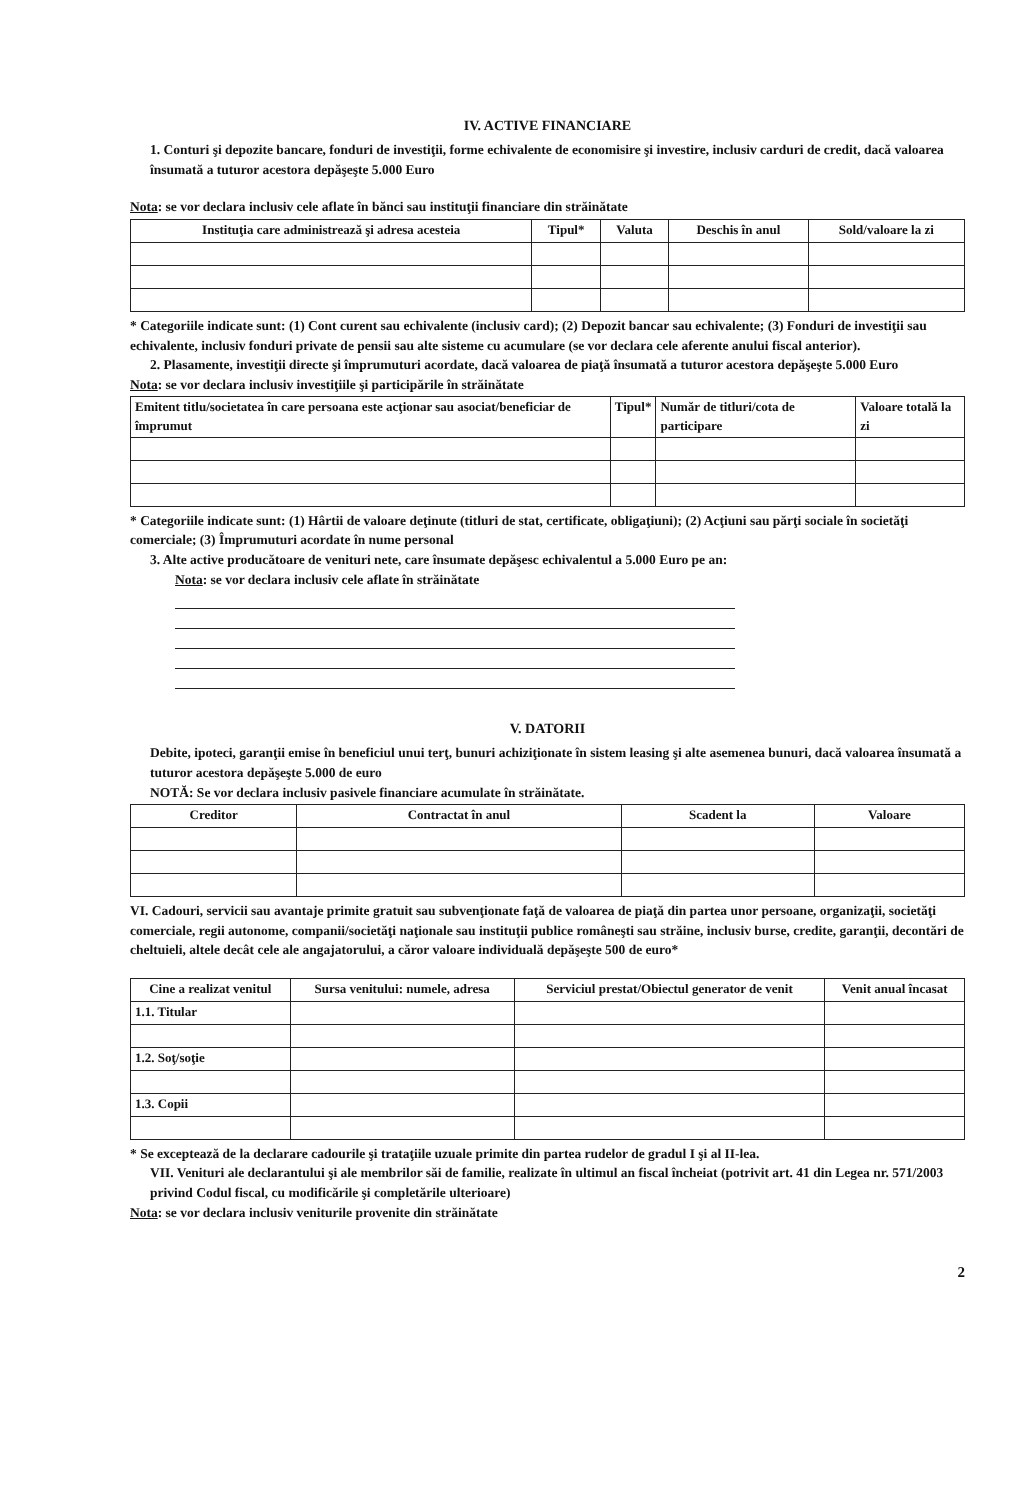IV. ACTIVE FINANCIARE
1. Conturi şi depozite bancare, fonduri de investiţii, forme echivalente de economisire şi investire, inclusiv carduri de credit, dacă valoarea însumată a tuturor acestora depăşeşte 5.000 Euro
Nota: se vor declara inclusiv cele aflate în bănci sau instituţii financiare din străinătate
| Instituţia care administrează şi adresa acesteia | Tipul* | Valuta | Deschis în anul | Sold/valoare la zi |
| --- | --- | --- | --- | --- |
* Categoriile indicate sunt: (1) Cont curent sau echivalente (inclusiv card); (2) Depozit bancar sau echivalente; (3) Fonduri de investiţii sau echivalente, inclusiv fonduri private de pensii sau alte sisteme cu acumulare (se vor declara cele aferente anului fiscal anterior).
2. Plasamente, investiţii directe şi împrumuturi acordate, dacă valoarea de piaţă însumată a tuturor acestora depăşeşte 5.000 Euro
Nota: se vor declara inclusiv investiţiile şi participările în străinătate
| Emitent titlu/societatea în care persoana este acţionar sau asociat/beneficiar de împrumut | Tipul* | Număr de titluri/cota de participare | Valoare totală la zi |
| --- | --- | --- | --- |
* Categoriile indicate sunt: (1) Hârtii de valoare deţinute (titluri de stat, certificate, obligaţiuni); (2) Acţiuni sau părţi sociale în societăţi comerciale; (3) Împrumuturi acordate în nume personal
3. Alte active producătoare de venituri nete, care însumate depăşesc echivalentul a 5.000 Euro pe an:
Nota: se vor declara inclusiv cele aflate în străinătate
V. DATORII
Debite, ipoteci, garanţii emise în beneficiul unui terţ, bunuri achiziţionate în sistem leasing şi alte asemenea bunuri, dacă valoarea însumată a tuturor acestora depăşeşte 5.000 de euro
NOTĂ: Se vor declara inclusiv pasivele financiare acumulate în străinătate.
| Creditor | Contractat în anul | Scadent la | Valoare |
| --- | --- | --- | --- |
VI. Cadouri, servicii sau avantaje primite gratuit sau subvenţionate faţă de valoarea de piaţă din partea unor persoane, organizaţii, societăţi comerciale, regii autonome, companii/societăţi naţionale sau instituţii publice româneşti sau străine, inclusiv burse, credite, garanţii, decontări de cheltuieli, altele decât cele ale angajatorului, a căror valoare individuală depăşeşte 500 de euro*
| Cine a realizat venitul | Sursa venitului: numele, adresa | Serviciul prestat/Obiectul generator de venit | Venit anual încasat |
| --- | --- | --- | --- |
| 1.1. Titular | | | |
| 1.2. Soţ/soţie | | | |
| 1.3. Copii | | | |
* Se exceptează de la declarare cadourile şi trataţiile uzuale primite din partea rudelor de gradul I şi al II-lea.
VII. Venituri ale declarantului şi ale membrilor săi de familie, realizate în ultimul an fiscal încheiat (potrivit art. 41 din Legea nr. 571/2003 privind Codul fiscal, cu modificările şi completările ulterioare)
Nota: se vor declara inclusiv veniturile provenite din străinătate
2